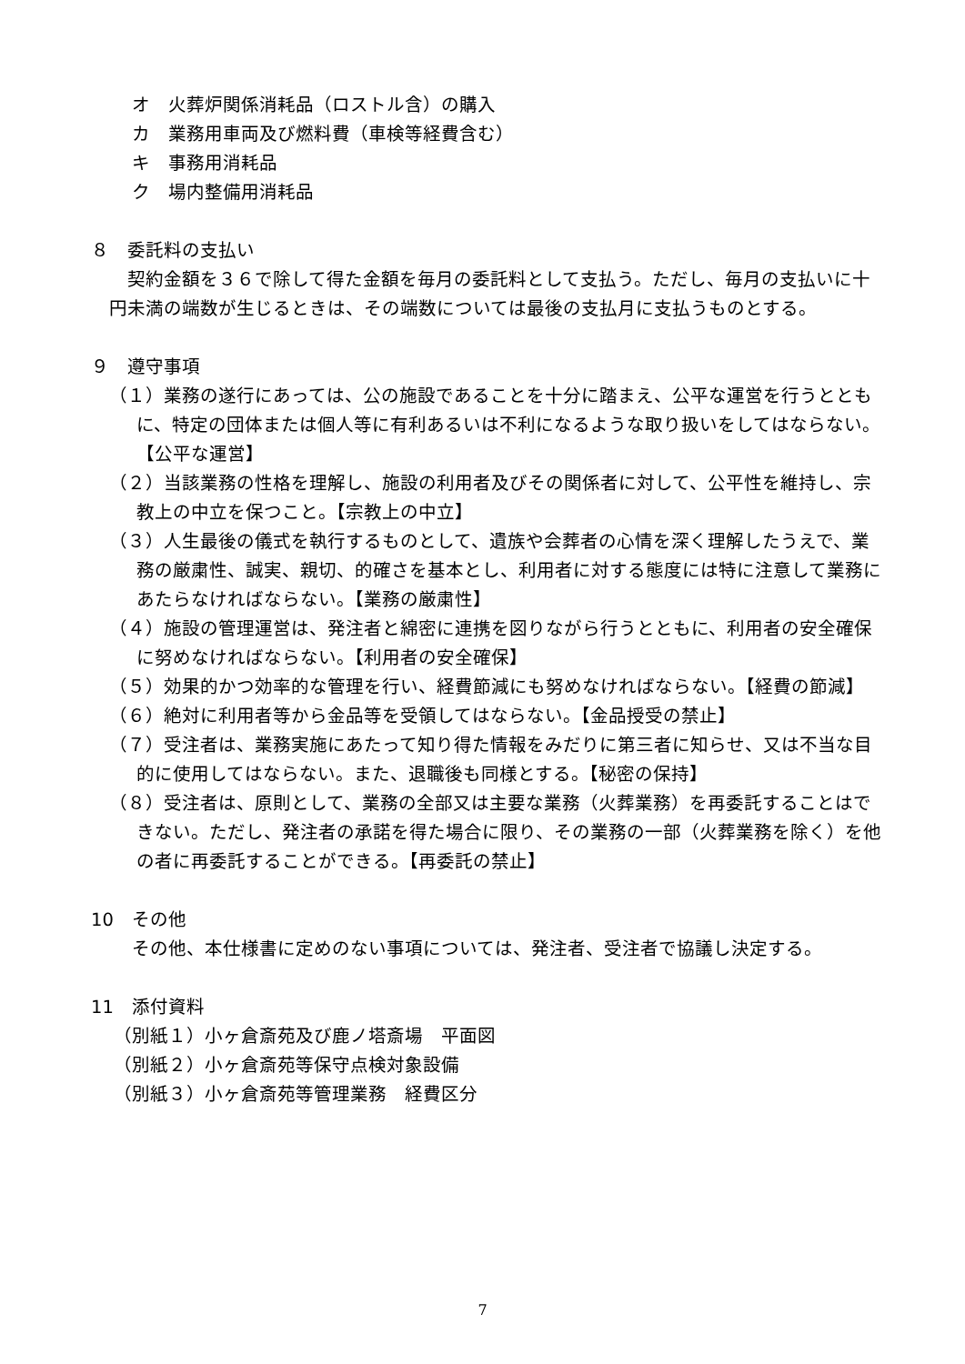オ　火葬炉関係消耗品（ロストル含）の購入
カ　業務用車両及び燃料費（車検等経費含む）
キ　事務用消耗品
ク　場内整備用消耗品
８　委託料の支払い
契約金額を３６で除して得た金額を毎月の委託料として支払う。ただし、毎月の支払いに十円未満の端数が生じるときは、その端数については最後の支払月に支払うものとする。
９　遵守事項
（１）業務の遂行にあっては、公の施設であることを十分に踏まえ、公平な運営を行うとともに、特定の団体または個人等に有利あるいは不利になるような取り扱いをしてはならない。【公平な運営】
（２）当該業務の性格を理解し、施設の利用者及びその関係者に対して、公平性を維持し、宗教上の中立を保つこと。【宗教上の中立】
（３）人生最後の儀式を執行するものとして、遺族や会葬者の心情を深く理解したうえで、業務の厳粛性、誠実、親切、的確さを基本とし、利用者に対する態度には特に注意して業務にあたらなければならない。【業務の厳粛性】
（４）施設の管理運営は、発注者と綿密に連携を図りながら行うとともに、利用者の安全確保に努めなければならない。【利用者の安全確保】
（５）効果的かつ効率的な管理を行い、経費節減にも努めなければならない。【経費の節減】
（６）絶対に利用者等から金品等を受領してはならない。【金品授受の禁止】
（７）受注者は、業務実施にあたって知り得た情報をみだりに第三者に知らせ、又は不当な目的に使用してはならない。また、退職後も同様とする。【秘密の保持】
（８）受注者は、原則として、業務の全部又は主要な業務（火葬業務）を再委託することはできない。ただし、発注者の承諾を得た場合に限り、その業務の一部（火葬業務を除く）を他の者に再委託することができる。【再委託の禁止】
10　その他
その他、本仕様書に定めのない事項については、発注者、受注者で協議し決定する。
11　添付資料
（別紙１）小ヶ倉斎苑及び鹿ノ塔斎場　平面図
（別紙２）小ヶ倉斎苑等保守点検対象設備
（別紙３）小ヶ倉斎苑等管理業務　経費区分
7